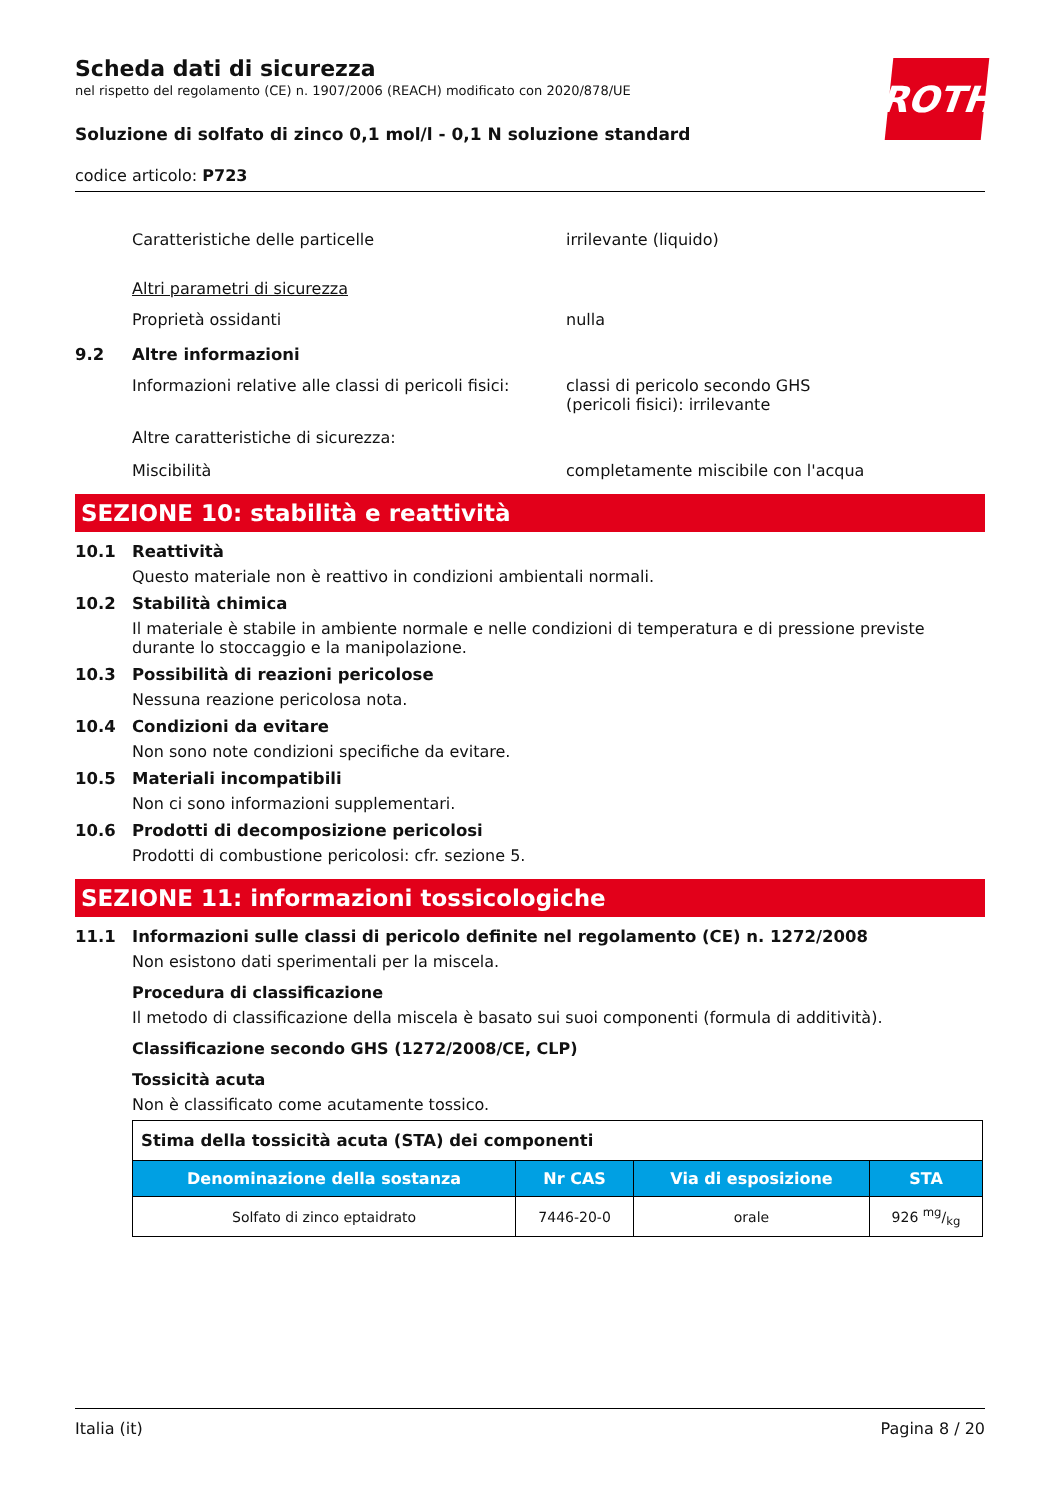ROTH
Scheda dati di sicurezza
nel rispetto del regolamento (CE) n. 1907/2006 (REACH) modificato con 2020/878/UE
Soluzione di solfato di zinco 0,1 mol/l - 0,1 N soluzione standard
codice articolo: P723
Caratteristiche delle particelle irrilevante (liquido)
Altri parametri di sicurezza
Proprietà ossidanti nulla
9.2 Altre informazioni
Informazioni relative alle classi di pericoli fisici:
classi di pericolo secondo GHS
(pericoli fisici): irrilevante
Altre caratteristiche di sicurezza:
Miscibilità completamente miscibile con l'acqua
SEZIONE 10: stabilità e reattività
10.1 Reattività
Questo materiale non è reattivo in condizioni ambientali normali.
10.2 Stabilità chimica
Il materiale è stabile in ambiente normale e nelle condizioni di temperatura e di pressione previste durante lo stoccaggio e la manipolazione.
10.3 Possibilità di reazioni pericolose
Nessuna reazione pericolosa nota.
10.4 Condizioni da evitare
Non sono note condizioni specifiche da evitare.
10.5 Materiali incompatibili
Non ci sono informazioni supplementari.
10.6 Prodotti di decomposizione pericolosi
Prodotti di combustione pericolosi: cfr. sezione 5.
SEZIONE 11: informazioni tossicologiche
11.1 Informazioni sulle classi di pericolo definite nel regolamento (CE) n. 1272/2008
Non esistono dati sperimentali per la miscela.
Procedura di classificazione
Il metodo di classificazione della miscela è basato sui suoi componenti (formula di additività).
Classificazione secondo GHS (1272/2008/CE, CLP)
Tossicità acuta
Non è classificato come acutamente tossico.
| Stima della tossicità acuta (STA) dei componenti | | | |
| Denominazione della sostanza | Nr CAS | Via di esposizione | STA |
| Solfato di zinco eptaidrato | 7446-20-0 | orale | 926 mg/kg |
Italia (it) Pagina 8 / 20